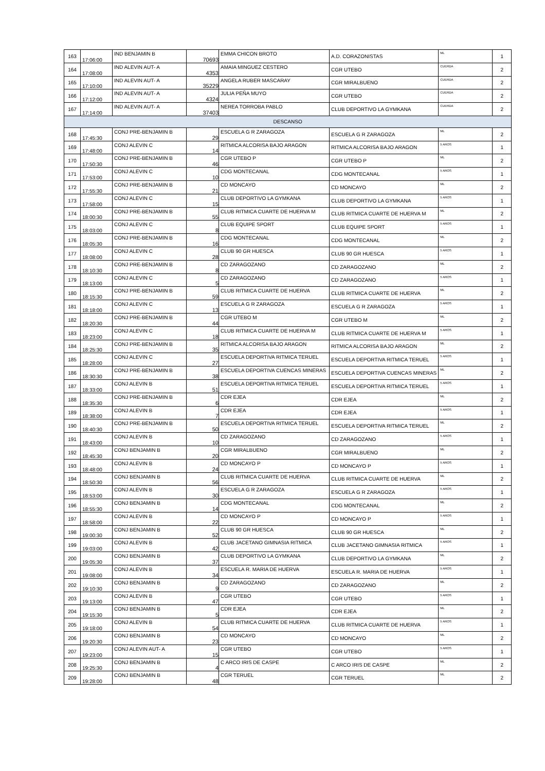| 163 | 17:06:00 | IND BENJAMIN B | 70693 | EMMA CHICON BROTO | A.D. CORAZONISTAS | ML | 1 |
| 164 | 17:08:00 | IND ALEVIN AUT- A | 4353 | AMAIA MINGUEZ CESTERO | CGR UTEBO | CUERDA | 2 |
| 165 | 17:10:00 | IND ALEVIN AUT- A | 35229 | ANGELA RUBER MASCARAY | CGR MIRALBUENO | CUERDA | 2 |
| 166 | 17:12:00 | IND ALEVIN AUT- A | 4324 | JULIA PEÑA MUYO | CGR UTEBO | CUERDA | 2 |
| 167 | 17:14:00 | IND ALEVIN AUT- A | 37403 | NEREA TORROBA PABLO | CLUB DEPORTIVO LA GYMKANA | CUERDA | 2 |
| DESCANSO | | | | | | | |
| 168 | 17:45:30 | CONJ PRE-BENJAMIN B | 29 | ESCUELA G R ZARAGOZA | ESCUELA G R ZARAGOZA | ML | 2 |
| 169 | 17:48:00 | CONJ ALEVIN C | 14 | RITMICA ALCORISA BAJO ARAGON | RITMICA ALCORISA BAJO ARAGON | 5 AROS | 1 |
| 170 | 17:50:30 | CONJ PRE-BENJAMIN B | 46 | CGR UTEBO P | CGR UTEBO P | ML | 2 |
| 171 | 17:53:00 | CONJ ALEVIN C | 10 | CDG MONTECANAL | CDG MONTECANAL | 5 AROS | 1 |
| 172 | 17:55:30 | CONJ PRE-BENJAMIN B | 21 | CD MONCAYO | CD MONCAYO | ML | 2 |
| 173 | 17:58:00 | CONJ ALEVIN C | 15 | CLUB DEPORTIVO LA GYMKANA | CLUB DEPORTIVO LA GYMKANA | 5 AROS | 1 |
| 174 | 18:00:30 | CONJ PRE-BENJAMIN B | 55 | CLUB RITMICA CUARTE DE HUERVA M | CLUB RITMICA CUARTE DE HUERVA M | ML | 2 |
| 175 | 18:03:00 | CONJ ALEVIN C | 8 | CLUB EQUIPE SPORT | CLUB EQUIPE SPORT | 5 AROS | 1 |
| 176 | 18:05:30 | CONJ PRE-BENJAMIN B | 16 | CDG MONTECANAL | CDG MONTECANAL | ML | 2 |
| 177 | 18:08:00 | CONJ ALEVIN C | 28 | CLUB 90 GR HUESCA | CLUB 90 GR HUESCA | 5 AROS | 1 |
| 178 | 18:10:30 | CONJ PRE-BENJAMIN B | 8 | CD ZARAGOZANO | CD ZARAGOZANO | ML | 2 |
| 179 | 18:13:00 | CONJ ALEVIN C | 5 | CD ZARAGOZANO | CD ZARAGOZANO | 5 AROS | 1 |
| 180 | 18:15:30 | CONJ PRE-BENJAMIN B | 59 | CLUB RITMICA CUARTE DE HUERVA | CLUB RITMICA CUARTE DE HUERVA | ML | 2 |
| 181 | 18:18:00 | CONJ ALEVIN C | 13 | ESCUELA G R ZARAGOZA | ESCUELA G R ZARAGOZA | 5 AROS | 1 |
| 182 | 18:20:30 | CONJ PRE-BENJAMIN B | 44 | CGR UTEBO M | CGR UTEBO M | ML | 2 |
| 183 | 18:23:00 | CONJ ALEVIN C | 18 | CLUB RITMICA CUARTE DE HUERVA M | CLUB RITMICA CUARTE DE HUERVA M | 5 AROS | 1 |
| 184 | 18:25:30 | CONJ PRE-BENJAMIN B | 35 | RITMICA ALCORISA BAJO ARAGON | RITMICA ALCORISA BAJO ARAGON | ML | 2 |
| 185 | 18:28:00 | CONJ ALEVIN C | 27 | ESCUELA DEPORTIVA RITMICA TERUEL | ESCUELA DEPORTIVA RITMICA TERUEL | 5 AROS | 1 |
| 186 | 18:30:30 | CONJ PRE-BENJAMIN B | 38 | ESCUELA DEPORTIVA CUENCAS MINERAS | ESCUELA DEPORTIVA CUENCAS MINERAS | ML | 2 |
| 187 | 18:33:00 | CONJ ALEVIN B | 51 | ESCUELA DEPORTIVA RITMICA TERUEL | ESCUELA DEPORTIVA RITMICA TERUEL | 5 AROS | 1 |
| 188 | 18:35:30 | CONJ PRE-BENJAMIN B | 6 | CDR EJEA | CDR EJEA | ML | 2 |
| 189 | 18:38:00 | CONJ ALEVIN B | 7 | CDR EJEA | CDR EJEA | 5 AROS | 1 |
| 190 | 18:40:30 | CONJ PRE-BENJAMIN B | 50 | ESCUELA DEPORTIVA RITMICA TERUEL | ESCUELA DEPORTIVA RITMICA TERUEL | ML | 2 |
| 191 | 18:43:00 | CONJ ALEVIN B | 10 | CD ZARAGOZANO | CD ZARAGOZANO | 5 AROS | 1 |
| 192 | 18:45:30 | CONJ BENJAMIN B | 20 | CGR MIRALBUENO | CGR MIRALBUENO | ML | 2 |
| 193 | 18:48:00 | CONJ ALEVIN B | 24 | CD MONCAYO P | CD MONCAYO P | 5 AROS | 1 |
| 194 | 18:50:30 | CONJ BENJAMIN B | 56 | CLUB RITMICA CUARTE DE HUERVA | CLUB RITMICA CUARTE DE HUERVA | ML | 2 |
| 195 | 18:53:00 | CONJ ALEVIN B | 30 | ESCUELA G R ZARAGOZA | ESCUELA G R ZARAGOZA | 5 AROS | 1 |
| 196 | 18:55:30 | CONJ BENJAMIN B | 14 | CDG MONTECANAL | CDG MONTECANAL | ML | 2 |
| 197 | 18:58:00 | CONJ ALEVIN B | 22 | CD MONCAYO P | CD MONCAYO P | 5 AROS | 1 |
| 198 | 19:00:30 | CONJ BENJAMIN B | 52 | CLUB 90 GR HUESCA | CLUB 90 GR HUESCA | ML | 2 |
| 199 | 19:03:00 | CONJ ALEVIN B | 42 | CLUB JACETANO GIMNASIA RITMICA | CLUB JACETANO GIMNASIA RITMICA | 5 AROS | 1 |
| 200 | 19:05:30 | CONJ BENJAMIN B | 37 | CLUB DEPORTIVO LA GYMKANA | CLUB DEPORTIVO LA GYMKANA | ML | 2 |
| 201 | 19:08:00 | CONJ ALEVIN B | 34 | ESCUELA R. MARIA DE HUERVA | ESCUELA R. MARIA DE HUERVA | 5 AROS | 1 |
| 202 | 19:10:30 | CONJ BENJAMIN B | 9 | CD ZARAGOZANO | CD ZARAGOZANO | ML | 2 |
| 203 | 19:13:00 | CONJ ALEVIN B | 47 | CGR UTEBO | CGR UTEBO | 5 AROS | 1 |
| 204 | 19:15:30 | CONJ BENJAMIN B | 5 | CDR EJEA | CDR EJEA | ML | 2 |
| 205 | 19:18:00 | CONJ ALEVIN B | 54 | CLUB RITMICA CUARTE DE HUERVA | CLUB RITMICA CUARTE DE HUERVA | 5 AROS | 1 |
| 206 | 19:20:30 | CONJ BENJAMIN B | 23 | CD MONCAYO | CD MONCAYO | ML | 2 |
| 207 | 19:23:00 | CONJ ALEVIN AUT- A | 15 | CGR UTEBO | CGR UTEBO | 5 AROS | 1 |
| 208 | 19:25:30 | CONJ BENJAMIN B | 4 | C ARCO IRIS DE CASPE | C ARCO IRIS DE CASPE | ML | 2 |
| 209 | 19:28:00 | CONJ BENJAMIN B | 48 | CGR TERUEL | CGR TERUEL | ML | 2 |